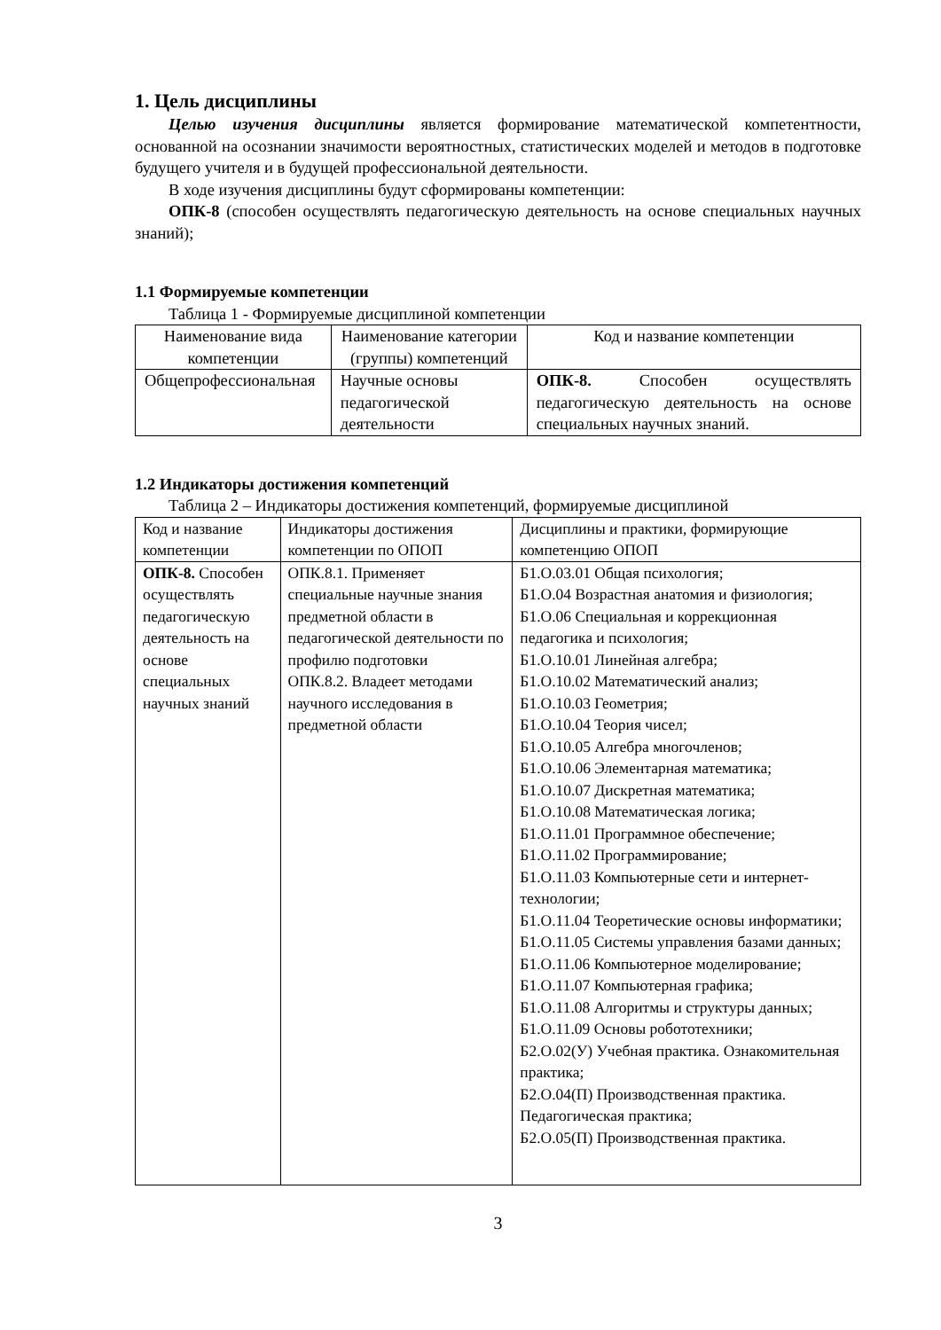1. Цель дисциплины
Целью изучения дисциплины является формирование математической компетентности, основанной на осознании значимости вероятностных, статистических моделей и методов в подготовке будущего учителя и в будущей профессиональной деятельности.
В ходе изучения дисциплины будут сформированы компетенции:
ОПК-8 (способен осуществлять педагогическую деятельность на основе специальных научных знаний);
1.1 Формируемые компетенции
Таблица 1 - Формируемые дисциплиной компетенции
| Наименование вида компетенции | Наименование категории (группы) компетенций | Код и название компетенции |
| --- | --- | --- |
| Общепрофессиональная | Научные основы педагогической деятельности | ОПК-8. Способен осуществлять педагогическую деятельность на основе специальных научных знаний. |
1.2 Индикаторы достижения компетенций
Таблица 2 – Индикаторы достижения компетенций, формируемые дисциплиной
| Код и название компетенции | Индикаторы достижения компетенции по ОПОП | Дисциплины и практики, формирующие компетенцию ОПОП |
| --- | --- | --- |
| ОПК-8. Способен осуществлять педагогическую деятельность на основе специальных научных знаний | ОПК.8.1. Применяет специальные научные знания предметной области в педагогической деятельности по профилю подготовки ОПК.8.2. Владеет методами научного исследования в предметной области | Б1.О.03.01 Общая психология; Б1.О.04 Возрастная анатомия и физиология; Б1.О.06 Специальная и коррекционная педагогика и психология; Б1.О.10.01 Линейная алгебра; Б1.О.10.02 Математический анализ; Б1.О.10.03 Геометрия; Б1.О.10.04 Теория чисел; Б1.О.10.05 Алгебра многочленов; Б1.О.10.06 Элементарная математика; Б1.О.10.07 Дискретная математика; Б1.О.10.08 Математическая логика; Б1.О.11.01 Программное обеспечение; Б1.О.11.02 Программирование; Б1.О.11.03 Компьютерные сети и интернет-технологии; Б1.О.11.04 Теоретические основы информатики; Б1.О.11.05 Системы управления базами данных; Б1.О.11.06 Компьютерное моделирование; Б1.О.11.07 Компьютерная графика; Б1.О.11.08 Алгоритмы и структуры данных; Б1.О.11.09 Основы робототехники; Б2.О.02(У) Учебная практика. Ознакомительная практика; Б2.О.04(П) Производственная практика. Педагогическая практика; Б2.О.05(П) Производственная практика. |
3